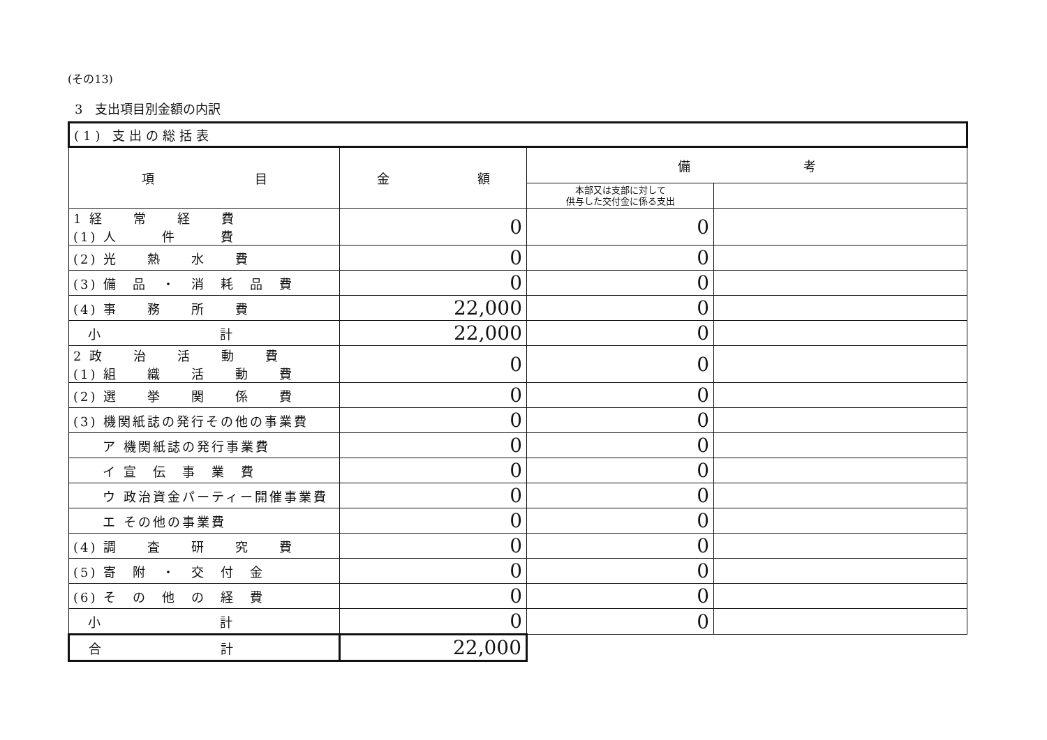(その13)
3　支出項目別金額の内訳
| (1) 支出の総括表 | | | |
| 項 目 | 金 額 | 備 考 | |
| | | 本部又は支部に対して 供与した交付金に係る支出 | |
| 1 経 常 経 費 (1) 人 件 費 | 0 | 0 | |
| (2) 光 熱 水 費 | 0 | 0 | |
| (3) 備 品 ・ 消 耗 品 費 | 0 | 0 | |
| (4) 事 務 所 費 | 22,000 | 0 | |
| 小 計 | 22,000 | 0 | |
| 2 政 治 活 動 費 (1) 組 織 活 動 費 | 0 | 0 | |
| (2) 選 挙 関 係 費 | 0 | 0 | |
| (3) 機関紙誌の発行その他の事業費 | 0 | 0 | |
| ア 機関紙誌の発行事業費 | 0 | 0 | |
| イ 宣 伝 事 業 費 | 0 | 0 | |
| ウ 政治資金パーティー開催事業費 | 0 | 0 | |
| エ その他の事業費 | 0 | 0 | |
| (4) 調 査 研 究 費 | 0 | 0 | |
| (5) 寄 附 ・ 交 付 金 | 0 | 0 | |
| (6) そ の 他 の 経 費 | 0 | 0 | |
| 小 計 | 0 | 0 | |
| 合 計 | 22,000 | | |